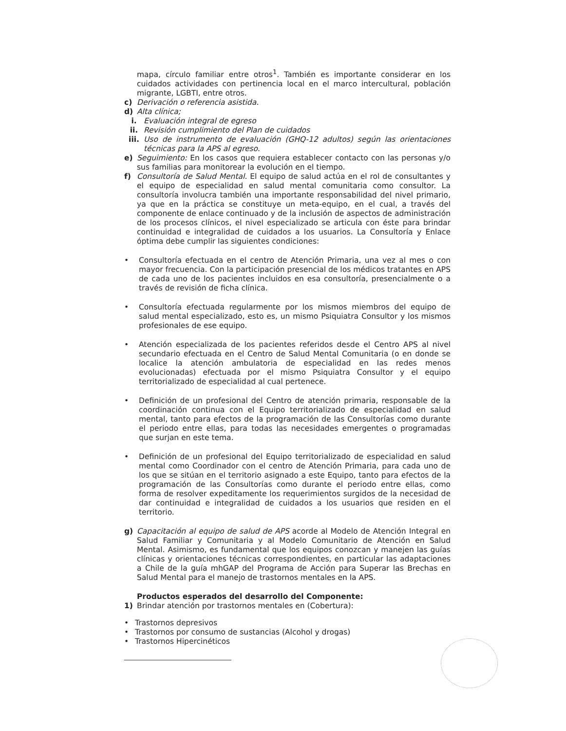mapa, círculo familiar entre otros<sup>1</sup>. También es importante considerar en los cuidados actividades con pertinencia local en el marco intercultural, población migrante, LGBTI, entre otros.
c) Derivación o referencia asistida.
d) Alta clínica;
i. Evaluación integral de egreso
ii. Revisión cumplimiento del Plan de cuidados
iii. Uso de instrumento de evaluación (GHQ-12 adultos) según las orientaciones técnicas para la APS al egreso.
e) Seguimiento: En los casos que requiera establecer contacto con las personas y/o sus familias para monitorear la evolución en el tiempo.
f) Consultoría de Salud Mental. El equipo de salud actúa en el rol de consultantes y el equipo de especialidad en salud mental comunitaria como consultor. La consultoría involucra también una importante responsabilidad del nivel primario, ya que en la práctica se constituye un meta-equipo, en el cual, a través del componente de enlace continuado y de la inclusión de aspectos de administración de los procesos clínicos, el nivel especializado se articula con éste para brindar continuidad e integralidad de cuidados a los usuarios. La Consultoría y Enlace óptima debe cumplir las siguientes condiciones:
• Consultoría efectuada en el centro de Atención Primaria, una vez al mes o con mayor frecuencia. Con la participación presencial de los médicos tratantes en APS de cada uno de los pacientes incluidos en esa consultoría, presencialmente o a través de revisión de ficha clínica.
• Consultoría efectuada regularmente por los mismos miembros del equipo de salud mental especializado, esto es, un mismo Psiquiatra Consultor y los mismos profesionales de ese equipo.
• Atención especializada de los pacientes referidos desde el Centro APS al nivel secundario efectuada en el Centro de Salud Mental Comunitaria (o en donde se localice la atención ambulatoria de especialidad en las redes menos evolucionadas) efectuada por el mismo Psiquiatra Consultor y el equipo territorializado de especialidad al cual pertenece.
• Definición de un profesional del Centro de atención primaria, responsable de la coordinación continua con el Equipo territorializado de especialidad en salud mental, tanto para efectos de la programación de las Consultorías como durante el periodo entre ellas, para todas las necesidades emergentes o programadas que surjan en este tema.
• Definición de un profesional del Equipo territorializado de especialidad en salud mental como Coordinador con el centro de Atención Primaria, para cada uno de los que se sitúan en el territorio asignado a este Equipo, tanto para efectos de la programación de las Consultorías como durante el periodo entre ellas, como forma de resolver expeditamente los requerimientos surgidos de la necesidad de dar continuidad e integralidad de cuidados a los usuarios que residen en el territorio.
g) Capacitación al equipo de salud de APS acorde al Modelo de Atención Integral en Salud Familiar y Comunitaria y al Modelo Comunitario de Atención en Salud Mental. Asimismo, es fundamental que los equipos conozcan y manejen las guías clínicas y orientaciones técnicas correspondientes, en particular las adaptaciones a Chile de la guía mhGAP del Programa de Acción para Superar las Brechas en Salud Mental para el manejo de trastornos mentales en la APS.
Productos esperados del desarrollo del Componente:
1) Brindar atención por trastornos mentales en (Cobertura):
• Trastornos depresivos
• Trastornos por consumo de sustancias (Alcohol y drogas)
• Trastornos Hipercinéticos